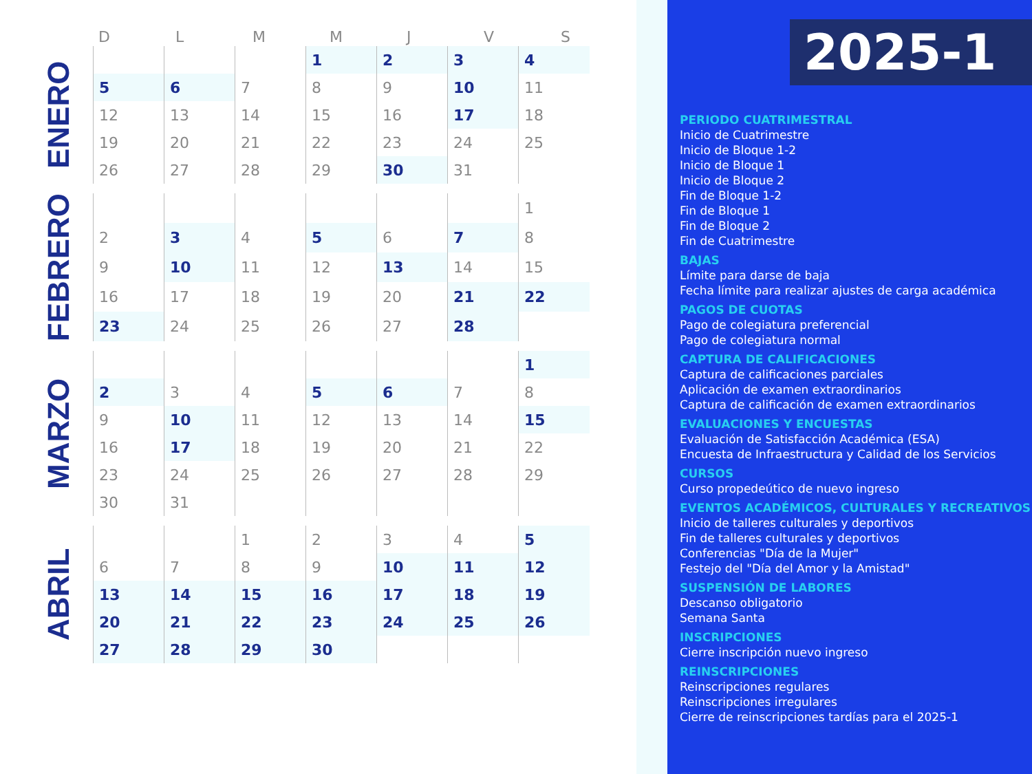| D | L | M | M | J | V | S |
| --- | --- | --- | --- | --- | --- | --- |
ENERO
| | | | 1 | 2 | 3 | 4 |
| 5 | 6 | 7 | 8 | 9 | 10 | 11 |
| 12 | 13 | 14 | 15 | 16 | 17 | 18 |
| 19 | 20 | 21 | 22 | 23 | 24 | 25 |
| 26 | 27 | 28 | 29 | 30 | 31 | |
FEBRERO
| | | | | | | 1 |
| 2 | 3 | 4 | 5 | 6 | 7 | 8 |
| 9 | 10 | 11 | 12 | 13 | 14 | 15 |
| 16 | 17 | 18 | 19 | 20 | 21 | 22 |
| 23 | 24 | 25 | 26 | 27 | 28 | |
MARZO
| | | | | | | 1 |
| 2 | 3 | 4 | 5 | 6 | 7 | 8 |
| 9 | 10 | 11 | 12 | 13 | 14 | 15 |
| 16 | 17 | 18 | 19 | 20 | 21 | 22 |
| 23 | 24 | 25 | 26 | 27 | 28 | 29 |
| 30 | 31 | | | | | |
ABRIL
| | | 1 | 2 | 3 | 4 | 5 |
| 6 | 7 | 8 | 9 | 10 | 11 | 12 |
| 13 | 14 | 15 | 16 | 17 | 18 | 19 |
| 20 | 21 | 22 | 23 | 24 | 25 | 26 |
| 27 | 28 | 29 | 30 | | | |
2025-1
PERIODO CUATRIMESTRAL
Inicio de Cuatrimestre
Inicio de Bloque 1-2
Inicio de Bloque 1
Inicio de Bloque 2
Fin de Bloque 1-2
Fin de Bloque 1
Fin de Bloque 2
Fin de Cuatrimestre
BAJAS
Límite para darse de baja
Fecha límite para realizar ajustes de carga académica
PAGOS DE CUOTAS
Pago de colegiatura preferencial
Pago de colegiatura normal
CAPTURA DE CALIFICACIONES
Captura de calificaciones parciales
Aplicación de examen extraordinarios
Captura de calificación de examen extraordinarios
EVALUACIONES Y ENCUESTAS
Evaluación de Satisfacción Académica (ESA)
Encuesta de Infraestructura y Calidad de los Servicios
CURSOS
Curso propedeútico de nuevo ingreso
EVENTOS ACADÉMICOS, CULTURALES Y RECREATIVOS
Inicio de talleres culturales y deportivos
Fin de talleres culturales y deportivos
Conferencias "Día de la Mujer"
Festejo del "Día del Amor y la Amistad"
SUSPENSIÓN DE LABORES
Descanso obligatorio
Semana Santa
INSCRIPCIONES
Cierre inscripción nuevo ingreso
REINSCRIPCIONES
Reinscripciones regulares
Reinscripciones irregulares
Cierre de reinscripciones tardías para el 2025-1